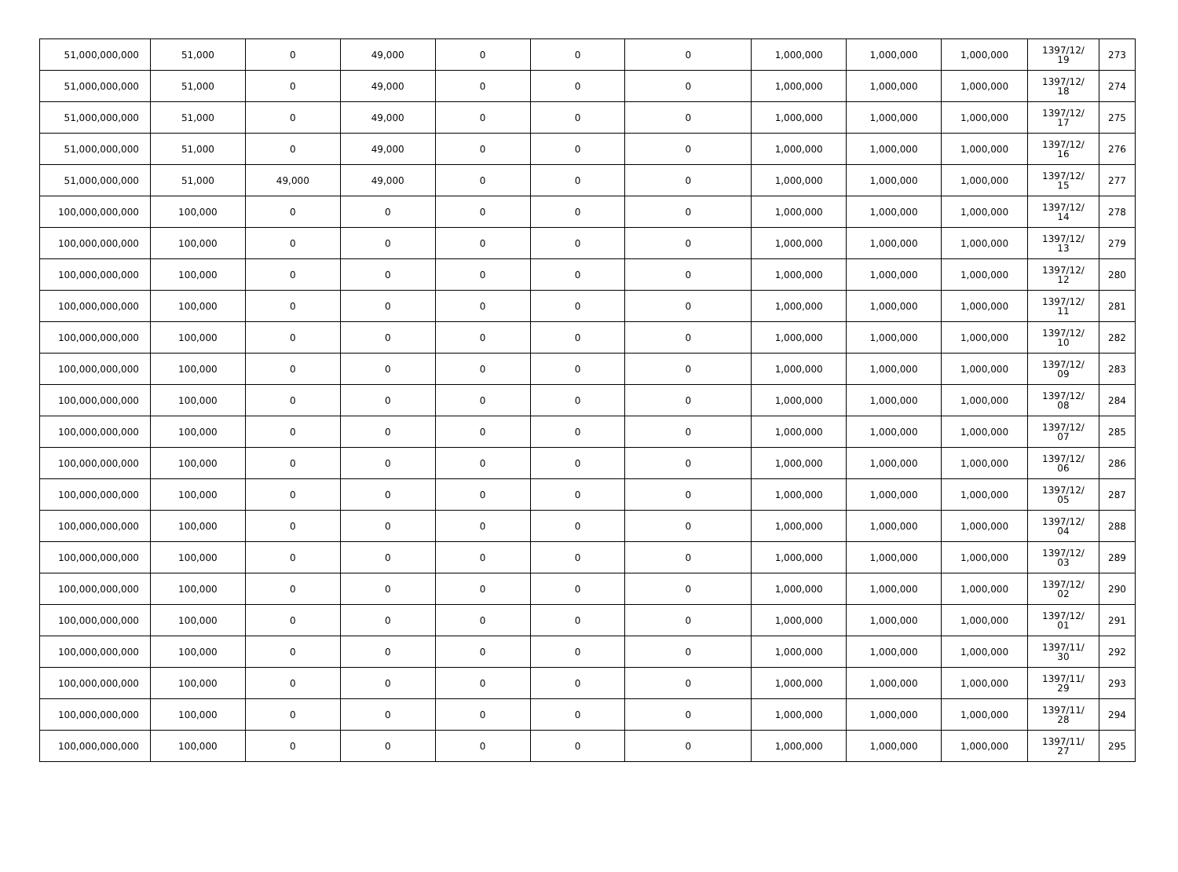| 51,000,000,000 | 51,000 | 0 | 49,000 | 0 | 0 | 0 | 1,000,000 | 1,000,000 | 1,000,000 | 1397/12/ 19 | 273 |
| 51,000,000,000 | 51,000 | 0 | 49,000 | 0 | 0 | 0 | 1,000,000 | 1,000,000 | 1,000,000 | 1397/12/ 18 | 274 |
| 51,000,000,000 | 51,000 | 0 | 49,000 | 0 | 0 | 0 | 1,000,000 | 1,000,000 | 1,000,000 | 1397/12/ 17 | 275 |
| 51,000,000,000 | 51,000 | 0 | 49,000 | 0 | 0 | 0 | 1,000,000 | 1,000,000 | 1,000,000 | 1397/12/ 16 | 276 |
| 51,000,000,000 | 51,000 | 49,000 | 49,000 | 0 | 0 | 0 | 1,000,000 | 1,000,000 | 1,000,000 | 1397/12/ 15 | 277 |
| 100,000,000,000 | 100,000 | 0 | 0 | 0 | 0 | 0 | 1,000,000 | 1,000,000 | 1,000,000 | 1397/12/ 14 | 278 |
| 100,000,000,000 | 100,000 | 0 | 0 | 0 | 0 | 0 | 1,000,000 | 1,000,000 | 1,000,000 | 1397/12/ 13 | 279 |
| 100,000,000,000 | 100,000 | 0 | 0 | 0 | 0 | 0 | 1,000,000 | 1,000,000 | 1,000,000 | 1397/12/ 12 | 280 |
| 100,000,000,000 | 100,000 | 0 | 0 | 0 | 0 | 0 | 1,000,000 | 1,000,000 | 1,000,000 | 1397/12/ 11 | 281 |
| 100,000,000,000 | 100,000 | 0 | 0 | 0 | 0 | 0 | 1,000,000 | 1,000,000 | 1,000,000 | 1397/12/ 10 | 282 |
| 100,000,000,000 | 100,000 | 0 | 0 | 0 | 0 | 0 | 1,000,000 | 1,000,000 | 1,000,000 | 1397/12/ 09 | 283 |
| 100,000,000,000 | 100,000 | 0 | 0 | 0 | 0 | 0 | 1,000,000 | 1,000,000 | 1,000,000 | 1397/12/ 08 | 284 |
| 100,000,000,000 | 100,000 | 0 | 0 | 0 | 0 | 0 | 1,000,000 | 1,000,000 | 1,000,000 | 1397/12/ 07 | 285 |
| 100,000,000,000 | 100,000 | 0 | 0 | 0 | 0 | 0 | 1,000,000 | 1,000,000 | 1,000,000 | 1397/12/ 06 | 286 |
| 100,000,000,000 | 100,000 | 0 | 0 | 0 | 0 | 0 | 1,000,000 | 1,000,000 | 1,000,000 | 1397/12/ 05 | 287 |
| 100,000,000,000 | 100,000 | 0 | 0 | 0 | 0 | 0 | 1,000,000 | 1,000,000 | 1,000,000 | 1397/12/ 04 | 288 |
| 100,000,000,000 | 100,000 | 0 | 0 | 0 | 0 | 0 | 1,000,000 | 1,000,000 | 1,000,000 | 1397/12/ 03 | 289 |
| 100,000,000,000 | 100,000 | 0 | 0 | 0 | 0 | 0 | 1,000,000 | 1,000,000 | 1,000,000 | 1397/12/ 02 | 290 |
| 100,000,000,000 | 100,000 | 0 | 0 | 0 | 0 | 0 | 1,000,000 | 1,000,000 | 1,000,000 | 1397/12/ 01 | 291 |
| 100,000,000,000 | 100,000 | 0 | 0 | 0 | 0 | 0 | 1,000,000 | 1,000,000 | 1,000,000 | 1397/11/ 30 | 292 |
| 100,000,000,000 | 100,000 | 0 | 0 | 0 | 0 | 0 | 1,000,000 | 1,000,000 | 1,000,000 | 1397/11/ 29 | 293 |
| 100,000,000,000 | 100,000 | 0 | 0 | 0 | 0 | 0 | 1,000,000 | 1,000,000 | 1,000,000 | 1397/11/ 28 | 294 |
| 100,000,000,000 | 100,000 | 0 | 0 | 0 | 0 | 0 | 1,000,000 | 1,000,000 | 1,000,000 | 1397/11/ 27 | 295 |